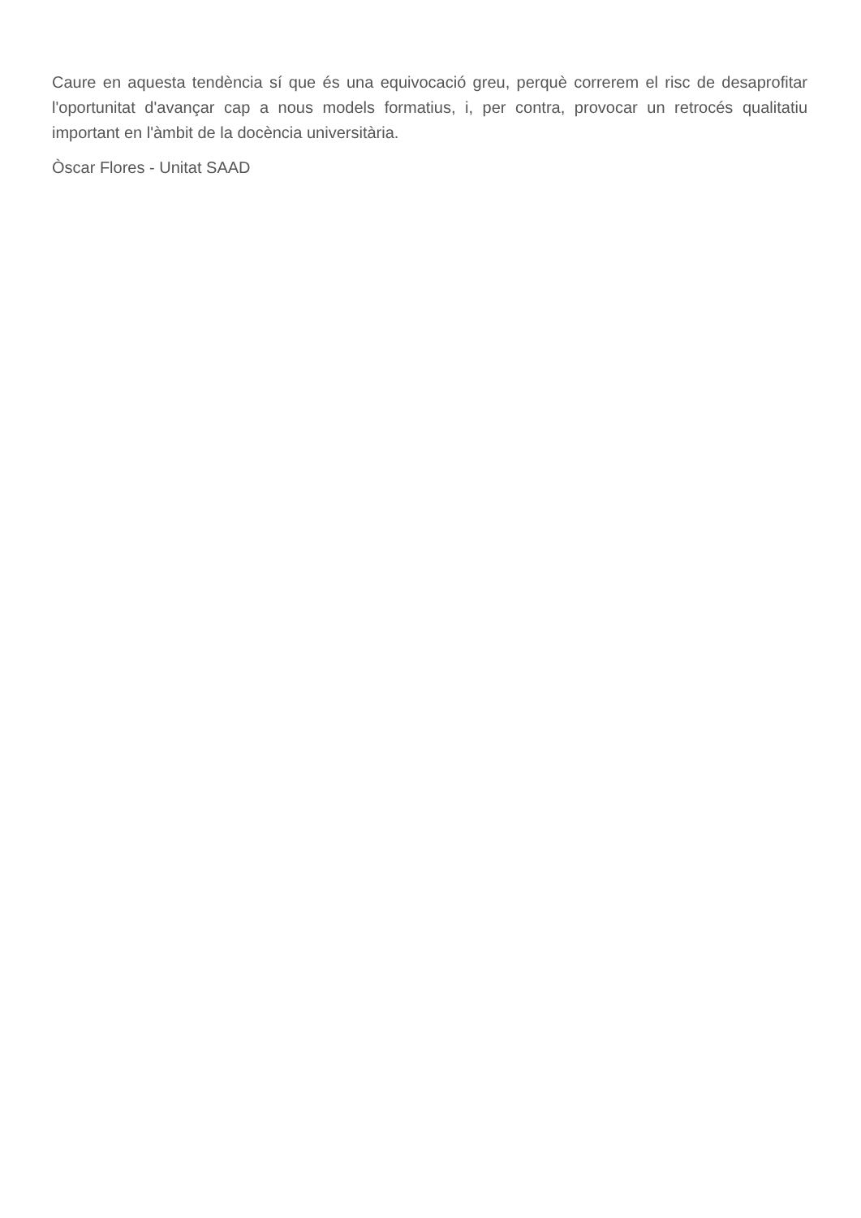Caure en aquesta tendència sí que és una equivocació greu, perquè correrem el risc de desaprofitar l'oportunitat d'avançar cap a nous models formatius, i, per contra, provocar un retrocés qualitatiu important en l'àmbit de la docència universitària.
Òscar Flores - Unitat SAAD